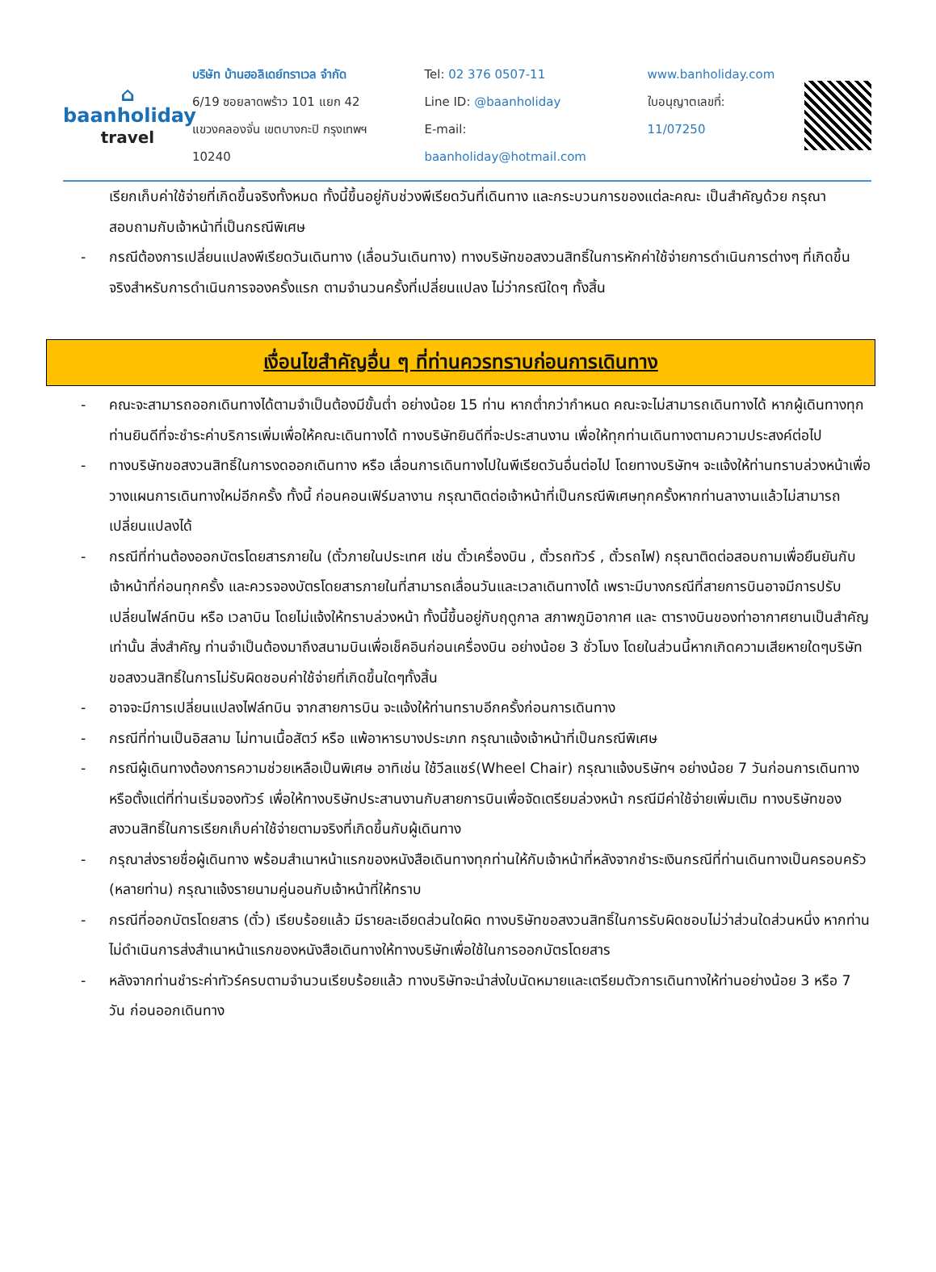⌂
baanholiday
travel
บริษัท บ้านฮอลิเดย์ทราเวล จำกัด
6/19 ซอยลาดพร้าว 101 แยก 42
แขวงคลองจั่น เขตบางกะปิ กรุงเทพฯ 10240
Tel: 02 376 0507-11
Line ID: @baanholiday
E-mail: baanholiday@hotmail.com
www.banholiday.com
ใบอนุญาตเลขที่: 11/07250
เรียกเก็บค่าใช้จ่ายที่เกิดขึ้นจริงทั้งหมด ทั้งนี้ขึ้นอยู่กับช่วงพีเรียดวันที่เดินทาง และกระบวนการของแต่ละคณะ เป็นสำคัญด้วย กรุณาสอบถามกับเจ้าหน้าที่เป็นกรณีพิเศษ
- กรณีต้องการเปลี่ยนแปลงพีเรียดวันเดินทาง (เลื่อนวันเดินทาง) ทางบริษัทขอสงวนสิทธิ์ในการหักค่าใช้จ่ายการดำเนินการต่างๆ ที่เกิดขึ้นจริงสำหรับการดำเนินการจองครั้งแรก ตามจำนวนครั้งที่เปลี่ยนแปลง ไม่ว่ากรณีใดๆ ทั้งสิ้น
เงื่อนไขสำคัญอื่น ๆ ที่ท่านควรทราบก่อนการเดินทาง
- คณะจะสามารถออกเดินทางได้ตามจำเป็นต้องมีขั้นต่ำ อย่างน้อย 15 ท่าน หากต่ำกว่ากำหนด คณะจะไม่สามารถเดินทางได้ หากผู้เดินทางทุกท่านยินดีที่จะชำระค่าบริการเพิ่มเพื่อให้คณะเดินทางได้ ทางบริษัทยินดีที่จะประสานงาน เพื่อให้ทุกท่านเดินทางตามความประสงค์ต่อไป
- ทางบริษัทขอสงวนสิทธิ์ในการงดออกเดินทาง หรือ เลื่อนการเดินทางไปในพีเรียดวันอื่นต่อไป โดยทางบริษัทฯ จะแจ้งให้ท่านทราบล่วงหน้าเพื่อวางแผนการเดินทางใหม่อีกครั้ง ทั้งนี้ ก่อนคอนเฟิร์มลางาน กรุณาติดต่อเจ้าหน้าที่เป็นกรณีพิเศษทุกครั้งหากท่านลางานแล้วไม่สามารถเปลี่ยนแปลงได้
- กรณีที่ท่านต้องออกบัตรโดยสารภายใน (ตั๋วภายในประเทศ เช่น ตั๋วเครื่องบิน , ตั๋วรถทัวร์ , ตั๋วรถไฟ) กรุณาติดต่อสอบถามเพื่อยืนยันกับเจ้าหน้าที่ก่อนทุกครั้ง และควรจองบัตรโดยสารภายในที่สามารถเลื่อนวันและเวลาเดินทางได้ เพราะมีบางกรณีที่สายการบินอาจมีการปรับเปลี่ยนไฟล์ทบิน หรือ เวลาบิน โดยไม่แจ้งให้ทราบล่วงหน้า ทั้งนี้ขึ้นอยู่กับฤดูกาล สภาพภูมิอากาศ และ ตารางบินของท่าอากาศยานเป็นสำคัญเท่านั้น สิ่งสำคัญ ท่านจำเป็นต้องมาถึงสนามบินเพื่อเช็คอินก่อนเครื่องบิน อย่างน้อย 3 ชั่วโมง โดยในส่วนนี้หากเกิดความเสียหายใดๆบริษัทขอสงวนสิทธิ์ในการไม่รับผิดชอบค่าใช้จ่ายที่เกิดขึ้นใดๆทั้งสิ้น
- อาจจะมีการเปลี่ยนแปลงไฟล์ทบิน จากสายการบิน จะแจ้งให้ท่านทราบอีกครั้งก่อนการเดินทาง
- กรณีที่ท่านเป็นอิสลาม ไม่ทานเนื้อสัตว์ หรือ แพ้อาหารบางประเภท กรุณาแจ้งเจ้าหน้าที่เป็นกรณีพิเศษ
- กรณีผู้เดินทางต้องการความช่วยเหลือเป็นพิเศษ อาทิเช่น ใช้วีลแชร์(Wheel Chair) กรุณาแจ้งบริษัทฯ อย่างน้อย 7 วันก่อนการเดินทาง หรือตั้งแต่ที่ท่านเริ่มจองทัวร์ เพื่อให้ทางบริษัทประสานงานกับสายการบินเพื่อจัดเตรียมล่วงหน้า กรณีมีค่าใช้จ่ายเพิ่มเติม ทางบริษัทของสงวนสิทธิ์ในการเรียกเก็บค่าใช้จ่ายตามจริงที่เกิดขึ้นกับผู้เดินทาง
- กรุณาส่งรายชื่อผู้เดินทาง พร้อมสำเนาหน้าแรกของหนังสือเดินทางทุกท่านให้กับเจ้าหน้าที่หลังจากชำระเงินกรณีที่ท่านเดินทางเป็นครอบครัว (หลายท่าน) กรุณาแจ้งรายนามคู่นอนกับเจ้าหน้าที่ให้ทราบ
- กรณีที่ออกบัตรโดยสาร (ตั๋ว) เรียบร้อยแล้ว มีรายละเอียดส่วนใดผิด ทางบริษัทขอสงวนสิทธิ์ในการรับผิดชอบไม่ว่าส่วนใดส่วนหนึ่ง หากท่านไม่ดำเนินการส่งสำเนาหน้าแรกของหนังสือเดินทางให้ทางบริษัทเพื่อใช้ในการออกบัตรโดยสาร
- หลังจากท่านชำระค่าทัวร์ครบตามจำนวนเรียบร้อยแล้ว ทางบริษัทจะนำส่งใบนัดหมายและเตรียมตัวการเดินทางให้ท่านอย่างน้อย 3 หรือ 7 วัน ก่อนออกเดินทาง